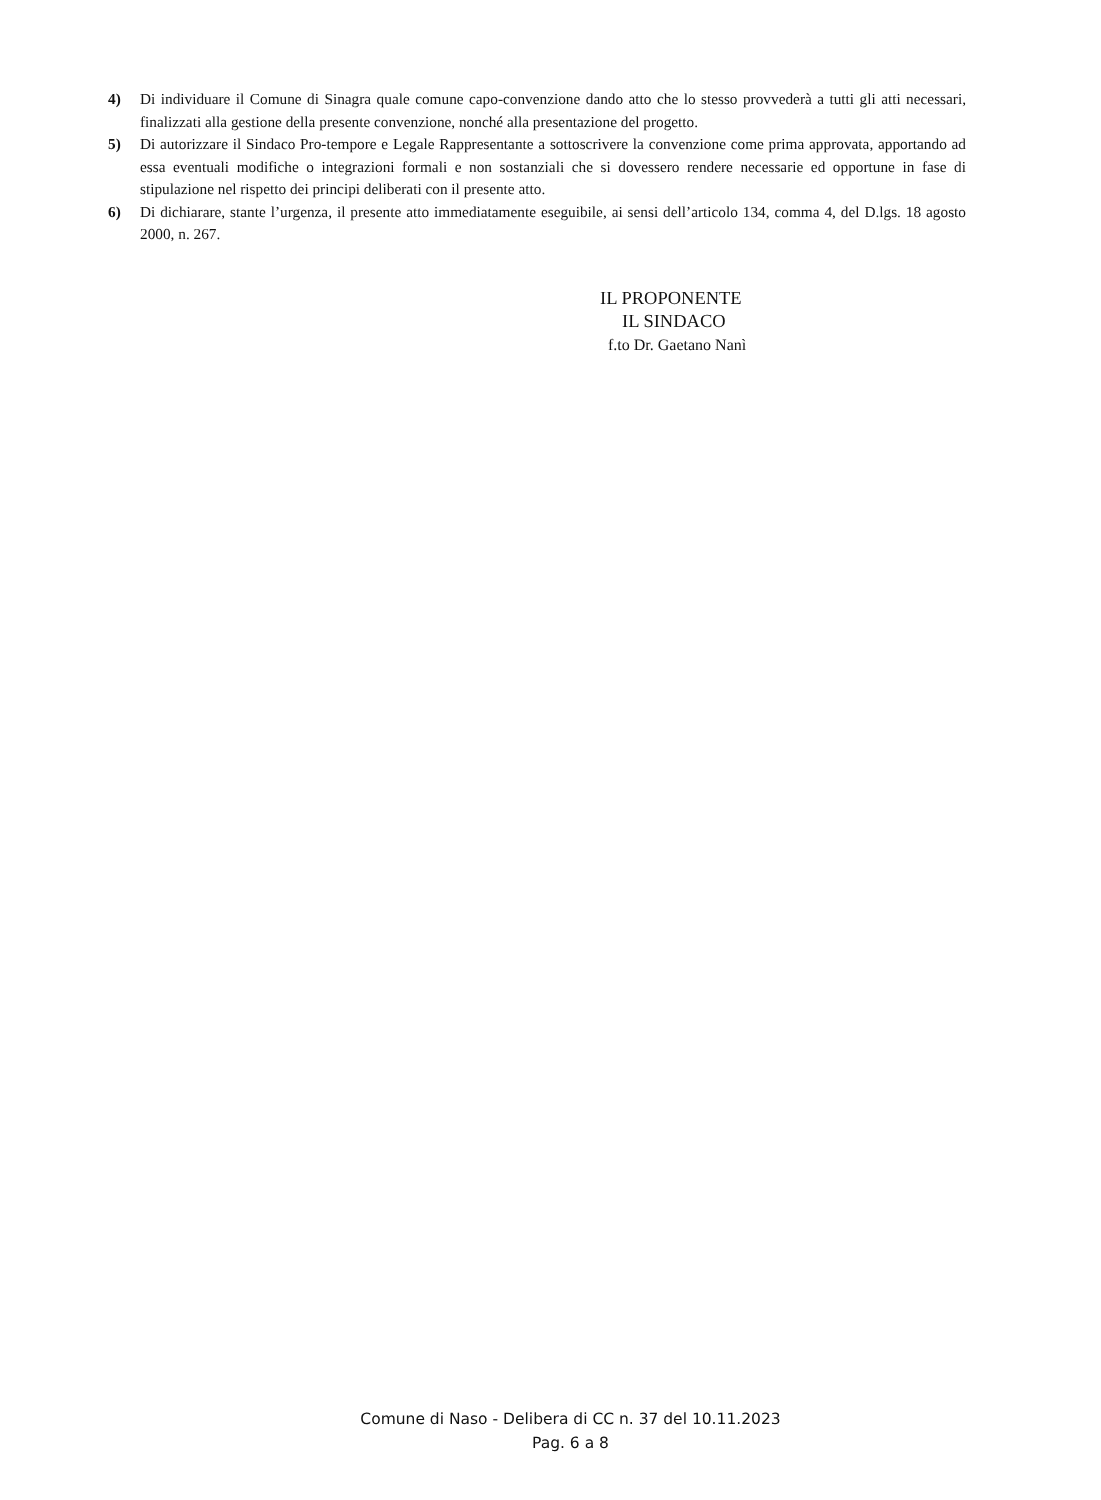4) Di individuare il Comune di Sinagra quale comune capo-convenzione dando atto che lo stesso provvederà a tutti gli atti necessari, finalizzati alla gestione della presente convenzione, nonché alla presentazione del progetto.
5) Di autorizzare il Sindaco Pro-tempore e Legale Rappresentante a sottoscrivere la convenzione come prima approvata, apportando ad essa eventuali modifiche o integrazioni formali e non sostanziali che si dovessero rendere necessarie ed opportune in fase di stipulazione nel rispetto dei principi deliberati con il presente atto.
6) Di dichiarare, stante l’urgenza, il presente atto immediatamente eseguibile, ai sensi dell’articolo 134, comma 4, del D.lgs. 18 agosto 2000, n. 267.
IL PROPONENTE
IL SINDACO
f.to Dr. Gaetano Nanì
Comune di Naso - Delibera di CC n. 37 del 10.11.2023
Pag. 6 a 8